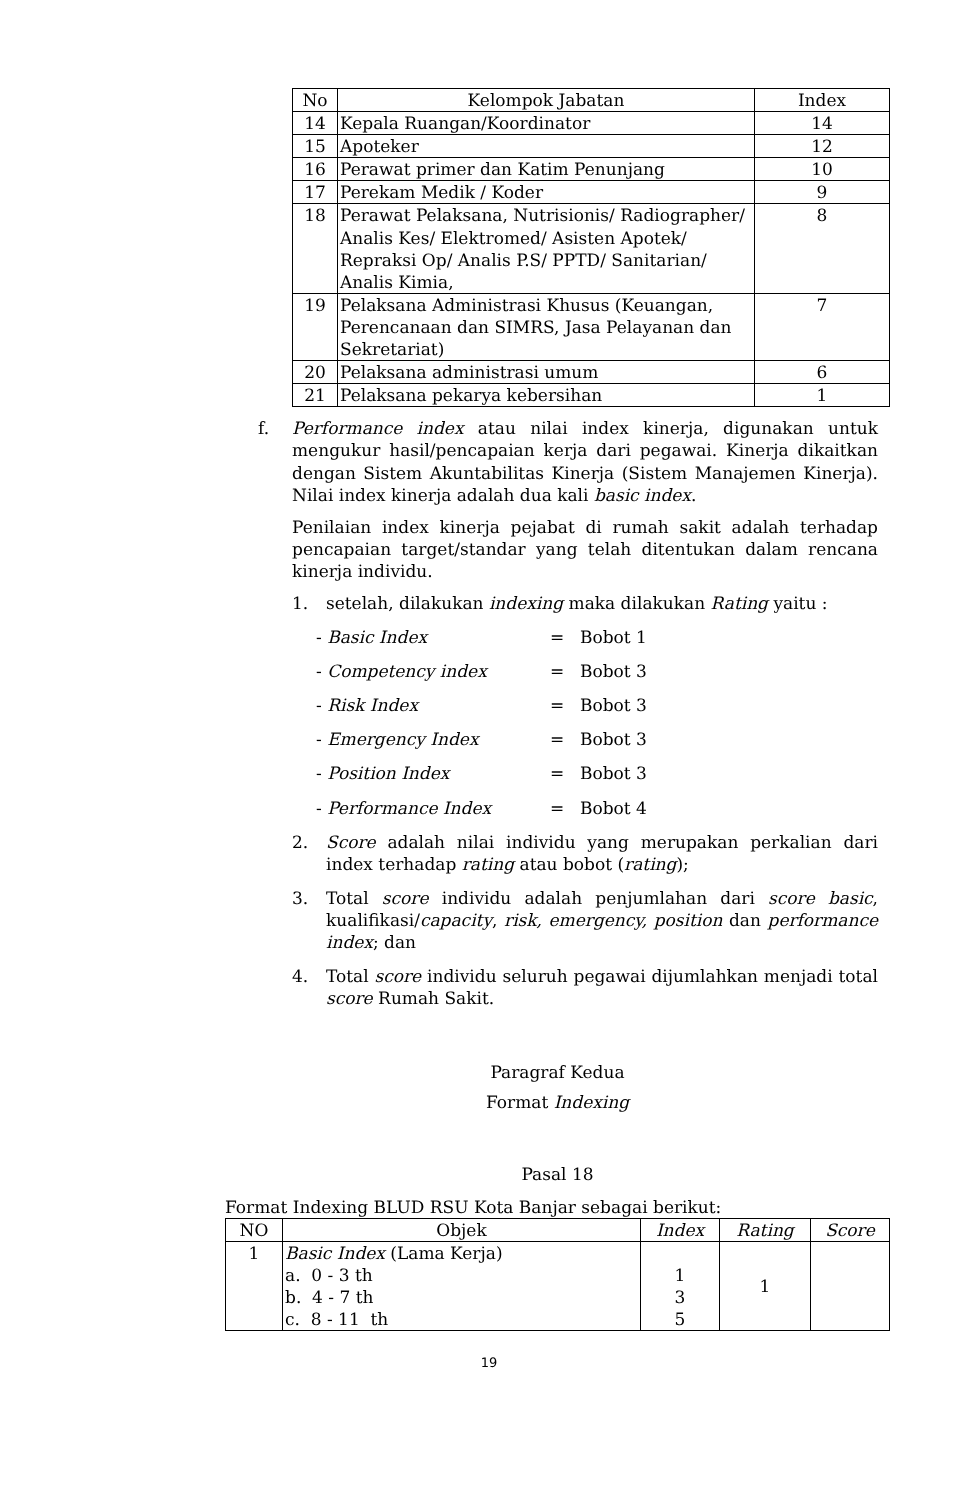| No | Kelompok Jabatan | Index |
| --- | --- | --- |
| 14 | Kepala Ruangan/Koordinator | 14 |
| 15 | Apoteker | 12 |
| 16 | Perawat primer dan Katim Penunjang | 10 |
| 17 | Perekam Medik / Koder | 9 |
| 18 | Perawat Pelaksana, Nutrisionis/ Radiographer/ Analis Kes/ Elektromed/ Asisten Apotek/ Repraksi Op/ Analis P.S/ PPTD/ Sanitarian/ Analis Kimia, | 8 |
| 19 | Pelaksana Administrasi Khusus (Keuangan, Perencanaan dan SIMRS, Jasa Pelayanan dan Sekretariat) | 7 |
| 20 | Pelaksana administrasi umum | 6 |
| 21 | Pelaksana pekarya kebersihan | 1 |
f. Performance index atau nilai index kinerja, digunakan untuk mengukur hasil/pencapaian kerja dari pegawai. Kinerja dikaitkan dengan Sistem Akuntabilitas Kinerja (Sistem Manajemen Kinerja). Nilai index kinerja adalah dua kali basic index.
Penilaian index kinerja pejabat di rumah sakit adalah terhadap pencapaian target/standar yang telah ditentukan dalam rencana kinerja individu.
1. setelah, dilakukan indexing maka dilakukan Rating yaitu :
- Basic Index = Bobot 1
- Competency index = Bobot 3
- Risk Index = Bobot 3
- Emergency Index = Bobot 3
- Position Index = Bobot 3
- Performance Index = Bobot 4
2. Score adalah nilai individu yang merupakan perkalian dari index terhadap rating atau bobot (rating);
3. Total score individu adalah penjumlahan dari score basic, kualifikasi/capacity, risk, emergency, position dan performance index; dan
4. Total score individu seluruh pegawai dijumlahkan menjadi total score Rumah Sakit.
Paragraf Kedua
Format Indexing
Pasal 18
Format Indexing BLUD RSU Kota Banjar sebagai berikut:
| NO | Objek | Index | Rating | Score |
| --- | --- | --- | --- | --- |
| 1 | Basic Index (Lama Kerja) a. 0 - 3 th b. 4 - 7 th c. 8 - 11 th | 1 3 5 | 1 | |
19